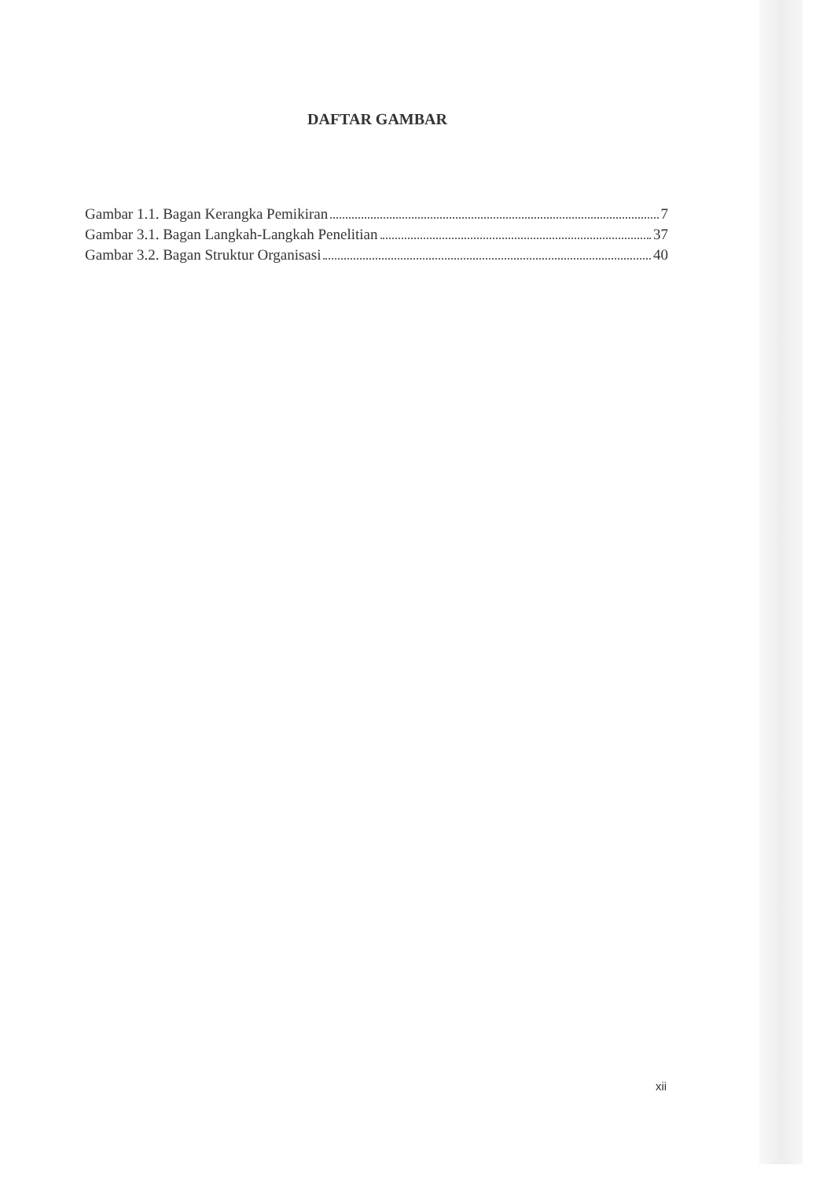DAFTAR GAMBAR
Gambar 1.1. Bagan Kerangka Pemikiran 7
Gambar 3.1. Bagan Langkah-Langkah Penelitian 37
Gambar 3.2. Bagan Struktur Organisasi 40
xii